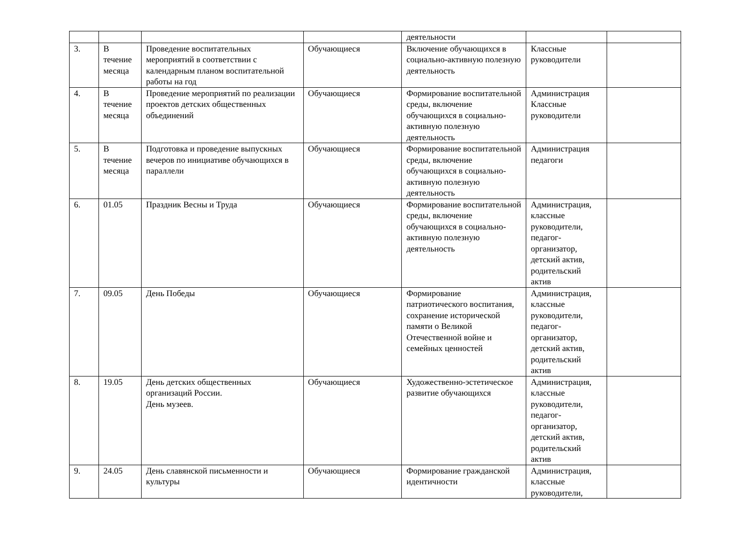| | | | | деятельности | | |
| 3. | В течение месяца | Проведение воспитательных мероприятий в соответствии с календарным планом воспитательной работы на год | Обучающиеся | Включение обучающихся в социально-активную полезную деятельность | Классные руководители | |
| 4. | В течение месяца | Проведение мероприятий по реализации проектов детских общественных объединений | Обучающиеся | Формирование воспитательной среды, включение обучающихся в социально-активную полезную деятельность | Администрация Классные руководители | |
| 5. | В течение месяца | Подготовка и проведение выпускных вечеров по инициативе обучающихся в параллели | Обучающиеся | Формирование воспитательной среды, включение обучающихся в социально-активную полезную деятельность | Администрация педагоги | |
| 6. | 01.05 | Праздник Весны и Труда | Обучающиеся | Формирование воспитательной среды, включение обучающихся в социально-активную полезную деятельность | Администрация, классные руководители, педагог-организатор, детский актив, родительский актив | |
| 7. | 09.05 | День Победы | Обучающиеся | Формирование патриотического воспитания, сохранение исторической памяти о Великой Отечественной войне и семейных ценностей | Администрация, классные руководители, педагог-организатор, детский актив, родительский актив | |
| 8. | 19.05 | День детских общественных организаций России. День музеев. | Обучающиеся | Художественно-эстетическое развитие обучающихся | Администрация, классные руководители, педагог-организатор, детский актив, родительский актив | |
| 9. | 24.05 | День славянской письменности и культуры | Обучающиеся | Формирование гражданской идентичности | Администрация, классные руководители, | |